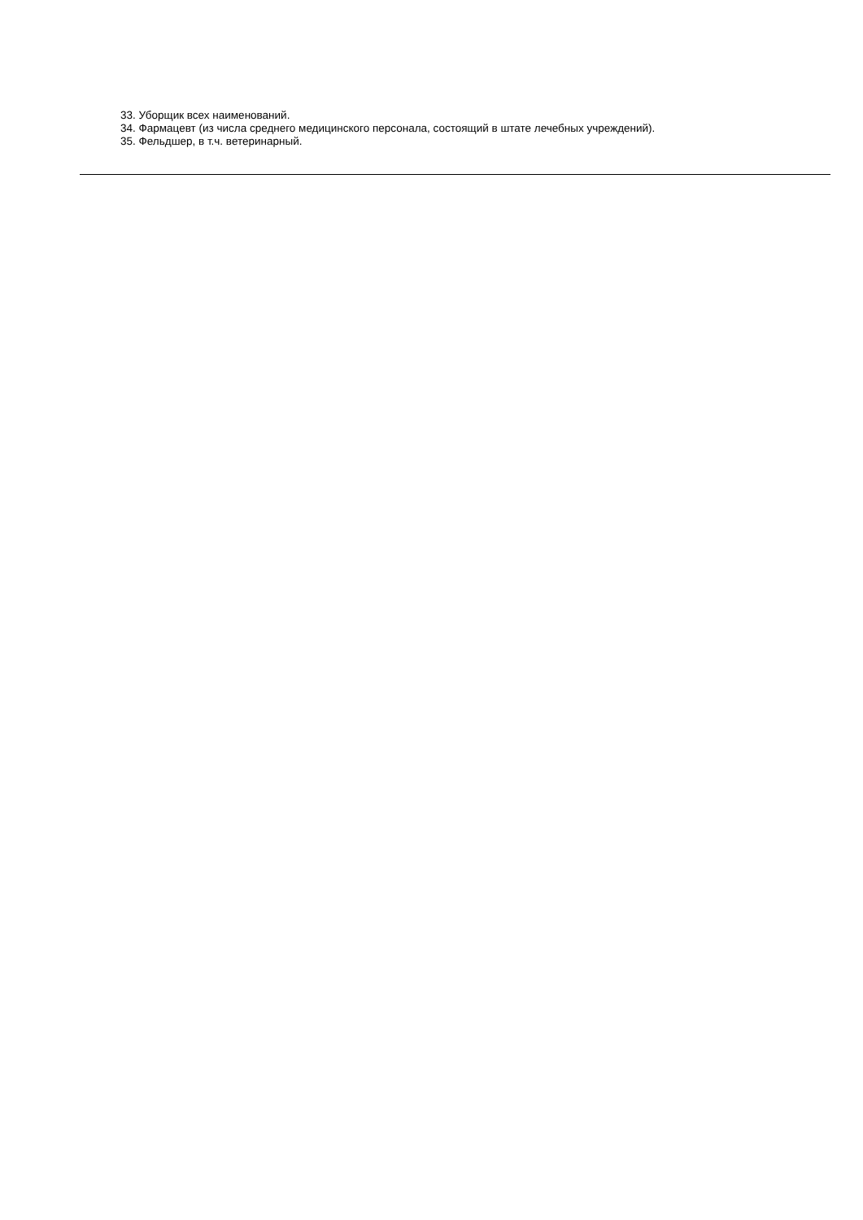33. Уборщик всех наименований.
34. Фармацевт (из числа среднего медицинского персонала, состоящий в штате лечебных учреждений).
35. Фельдшер, в т.ч. ветеринарный.